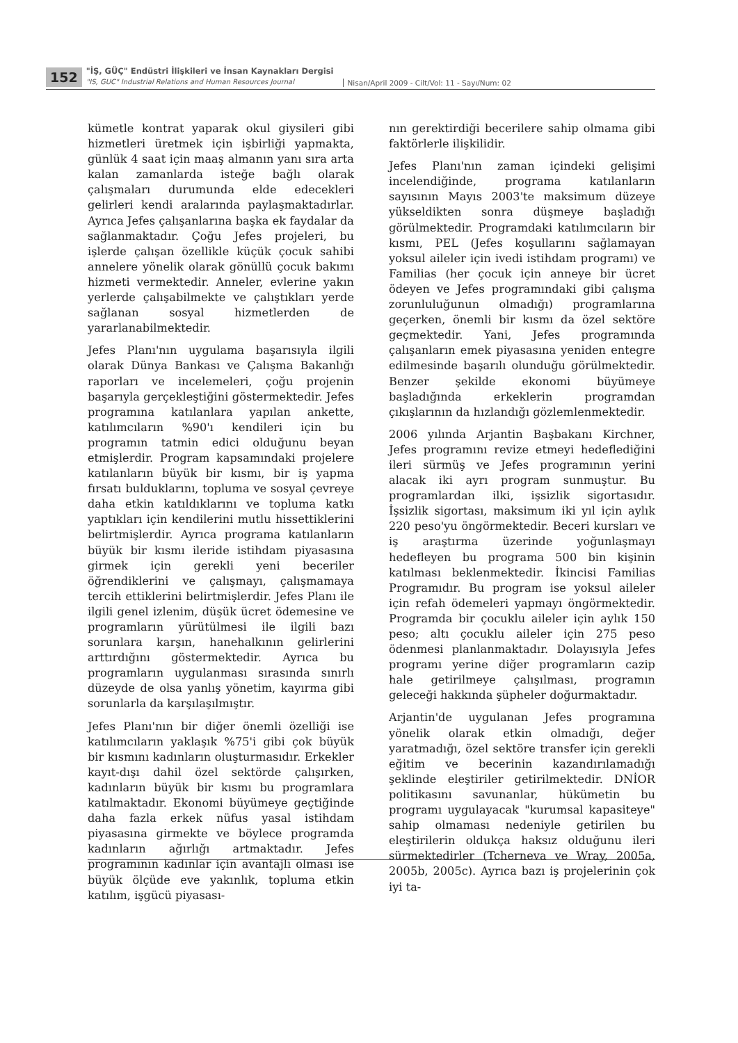152
"İŞ, GÜÇ" Endüstri İlişkileri ve İnsan Kaynakları Dergisi
"IS, GUC" Industrial Relations and Human Resources Journal
Nisan/April 2009 - Cilt/Vol: 11 - Sayı/Num: 02
kümetle kontrat yaparak okul giysileri gibi hizmetleri üretmek için işbirliği yapmakta, günlük 4 saat için maaş almanın yanı sıra arta kalan zamanlarda isteğe bağlı olarak çalışmaları durumunda elde edecekleri gelirleri kendi aralarında paylaşmaktadırlar. Ayrıca Jefes çalışanlarına başka ek faydalar da sağlanmaktadır. Çoğu Jefes projeleri, bu işlerde çalışan özellikle küçük çocuk sahibi annelere yönelik olarak gönüllü çocuk bakımı hizmeti vermektedir. Anneler, evlerine yakın yerlerde çalışabilmekte ve çalıştıkları yerde sağlanan sosyal hizmetlerden de yararlanabilmektedir.
Jefes Planı'nın uygulama başarısıyla ilgili olarak Dünya Bankası ve Çalışma Bakanlığı raporları ve incelemeleri, çoğu projenin başarıyla gerçekleştiğini göstermektedir. Jefes programına katılanlara yapılan ankette, katılımcıların %90'ı kendileri için bu programın tatmin edici olduğunu beyan etmişlerdir. Program kapsamındaki projelere katılanların büyük bir kısmı, bir iş yapma fırsatı bulduklarını, topluma ve sosyal çevreye daha etkin katıldıklarını ve topluma katkı yaptıkları için kendilerini mutlu hissettiklerini belirtmişlerdir. Ayrıca programa katılanların büyük bir kısmı ileride istihdam piyasasına girmek için gerekli yeni beceriler öğrendiklerini ve çalışmayı, çalışmamaya tercih ettiklerini belirtmişlerdir. Jefes Planı ile ilgili genel izlenim, düşük ücret ödemesine ve programların yürütülmesi ile ilgili bazı sorunlara karşın, hanehalkının gelirlerini arttırdığını göstermektedir. Ayrıca bu programların uygulanması sırasında sınırlı düzeyde de olsa yanlış yönetim, kayırma gibi sorunlarla da karşılaşılmıştır.
Jefes Planı'nın bir diğer önemli özelliği ise katılımcıların yaklaşık %75'i gibi çok büyük bir kısmını kadınların oluşturmasıdır. Erkekler kayıt-dışı dahil özel sektörde çalışırken, kadınların büyük bir kısmı bu programlara katılmaktadır. Ekonomi büyümeye geçtiğinde daha fazla erkek nüfus yasal istihdam piyasasına girmekte ve böylece programda kadınların ağırlığı artmaktadır. Jefes programının kadınlar için avantajlı olması ise büyük ölçüde eve yakınlık, topluma etkin katılım, işgücü piyasası-
nın gerektirdiği becerilere sahip olmama gibi faktörlerle ilişkilidir.
Jefes Planı'nın zaman içindeki gelişimi incelendiğinde, programa katılanların sayısının Mayıs 2003'te maksimum düzeye yükseldikten sonra düşmeye başladığı görülmektedir. Programdaki katılımcıların bir kısmı, PEL (Jefes koşullarını sağlamayan yoksul aileler için ivedi istihdam programı) ve Familias (her çocuk için anneye bir ücret ödeyen ve Jefes programındaki gibi çalışma zorunluluğunun olmadığı) programlarına geçerken, önemli bir kısmı da özel sektöre geçmektedir. Yani, Jefes programında çalışanların emek piyasasına yeniden entegre edilmesinde başarılı olunduğu görülmektedir. Benzer şekilde ekonomi büyümeye başladığında erkeklerin programdan çıkışlarının da hızlandığı gözlemlenmektedir.
2006 yılında Arjantin Başbakanı Kirchner, Jefes programını revize etmeyi hedeflediğini ileri sürmüş ve Jefes programının yerini alacak iki ayrı program sunmuştur. Bu programlardan ilki, işsizlik sigortasıdır. İşsizlik sigortası, maksimum iki yıl için aylık 220 peso'yu öngörmektedir. Beceri kursları ve iş araştırma üzerinde yoğunlaşmayı hedefleyen bu programa 500 bin kişinin katılması beklenmektedir. İkincisi Familias Programıdır. Bu program ise yoksul aileler için refah ödemeleri yapmayı öngörmektedir. Programda bir çocuklu aileler için aylık 150 peso; altı çocuklu aileler için 275 peso ödenmesi planlanmaktadır. Dolayısıyla Jefes programı yerine diğer programların cazip hale getirilmeye çalışılması, programın geleceği hakkında şüpheler doğurmaktadır.
Arjantin'de uygulanan Jefes programına yönelik olarak etkin olmadığı, değer yaratmadığı, özel sektöre transfer için gerekli eğitim ve becerinin kazandırılamadığı şeklinde eleştiriler getirilmektedir. DNİOR politikasını savunanlar, hükümetin bu programı uygulayacak "kurumsal kapasiteye" sahip olmaması nedeniyle getirilen bu eleştirilerin oldukça haksız olduğunu ileri sürmektedirler (Tcherneva ve Wray, 2005a, 2005b, 2005c). Ayrıca bazı iş projelerinin çok iyi ta-